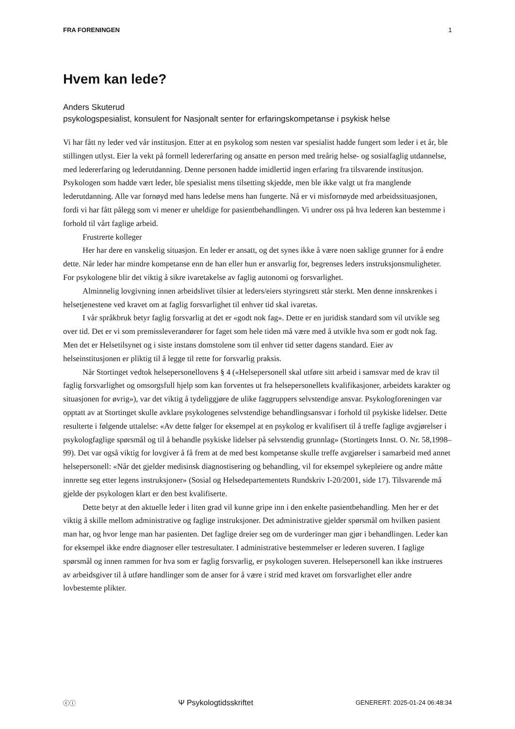FRA FORENINGEN 1
Hvem kan lede?
Anders Skuterud
psykologspesialist, konsulent for Nasjonalt senter for erfaringskompetanse i psykisk helse
Vi har fått ny leder ved vår institusjon. Etter at en psykolog som nesten var spesialist hadde fungert som leder i et år, ble stillingen utlyst. Eier la vekt på formell ledererfaring og ansatte en person med treårig helse- og sosialfaglig utdannelse, med ledererfaring og lederutdanning. Denne personen hadde imidlertid ingen erfaring fra tilsvarende institusjon. Psykologen som hadde vært leder, ble spesialist mens tilsetting skjedde, men ble ikke valgt ut fra manglende lederutdanning. Alle var fornøyd med hans ledelse mens han fungerte. Nå er vi misfornøyde med arbeidssituasjonen, fordi vi har fått pålegg som vi mener er uheldige for pasientbehandlingen. Vi undrer oss på hva lederen kan bestemme i forhold til vårt faglige arbeid.
Frustrerte kolleger
Her har dere en vanskelig situasjon. En leder er ansatt, og det synes ikke å være noen saklige grunner for å endre dette. Når leder har mindre kompetanse enn de han eller hun er ansvarlig for, begrenses leders instruksjonsmuligheter. For psykologene blir det viktig å sikre ivaretakelse av faglig autonomi og forsvarlighet.
Alminnelig lovgivning innen arbeidslivet tilsier at leders/eiers styringsrett står sterkt. Men denne innskrenkes i helsetjenestene ved kravet om at faglig forsvarlighet til enhver tid skal ivaretas.
I vår språkbruk betyr faglig forsvarlig at det er «godt nok fag». Dette er en juridisk standard som vil utvikle seg over tid. Det er vi som premissleverandører for faget som hele tiden må være med å utvikle hva som er godt nok fag. Men det er Helsetilsynet og i siste instans domstolene som til enhver tid setter dagens standard. Eier av helseinstitusjonen er pliktig til å legge til rette for forsvarlig praksis.
Når Stortinget vedtok helsepersonellovens § 4 («Helsepersonell skal utføre sitt arbeid i samsvar med de krav til faglig forsvarlighet og omsorgsfull hjelp som kan forventes ut fra helsepersonellets kvalifikasjoner, arbeidets karakter og situasjonen for øvrig»), var det viktig å tydeliggjøre de ulike faggruppers selvstendige ansvar. Psykologforeningen var opptatt av at Stortinget skulle avklare psykologenes selvstendige behandlingsansvar i forhold til psykiske lidelser. Dette resulterte i følgende uttalelse: «Av dette følger for eksempel at en psykolog er kvalifisert til å treffe faglige avgjørelser i psykologfaglige spørsmål og til å behandle psykiske lidelser på selvstendig grunnlag» (Stortingets Innst. O. Nr. 58,1998–99). Det var også viktig for lovgiver å få frem at de med best kompetanse skulle treffe avgjørelser i samarbeid med annet helsepersonell: «Når det gjelder medisinsk diagnostisering og behandling, vil for eksempel sykepleiere og andre måtte innrette seg etter legens instruksjoner» (Sosial og Helsedepartementets Rundskriv I-20/2001, side 17). Tilsvarende må gjelde der psykologen klart er den best kvalifiserte.
Dette betyr at den aktuelle leder i liten grad vil kunne gripe inn i den enkelte pasientbehandling. Men her er det viktig å skille mellom administrative og faglige instruksjoner. Det administrative gjelder spørsmål om hvilken pasient man har, og hvor lenge man har pasienten. Det faglige dreier seg om de vurderinger man gjør i behandlingen. Leder kan for eksempel ikke endre diagnoser eller testresultater. I administrative bestemmelser er lederen suveren. I faglige spørsmål og innen rammen for hva som er faglig forsvarlig, er psykologen suveren. Helsepersonell kan ikke instrueres av arbeidsgiver til å utføre handlinger som de anser for å være i strid med kravet om forsvarlighet eller andre lovbestemte plikter.
ⓒⓘ Ψ Psykologtidsskriftet GENERERT: 2025-01-24 06:48:34